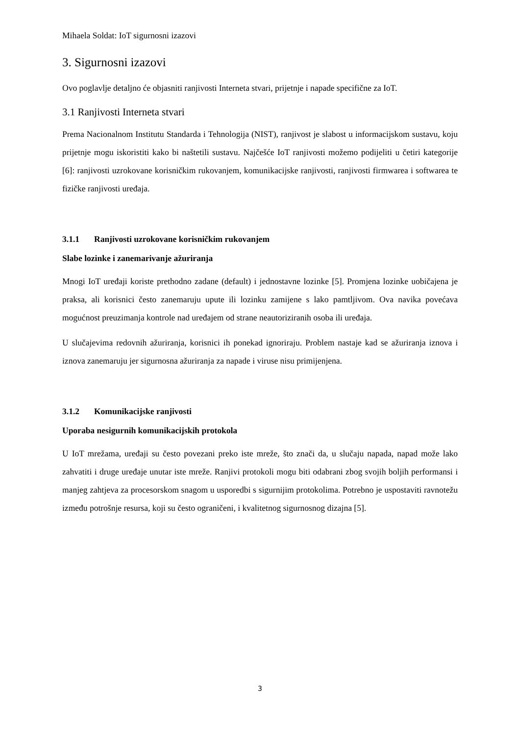Mihaela Soldat: IoT sigurnosni izazovi
3. Sigurnosni izazovi
Ovo poglavlje detaljno će objasniti ranjivosti Interneta stvari, prijetnje i napade specifične za IoT.
3.1 Ranjivosti Interneta stvari
Prema Nacionalnom Institutu Standarda i Tehnologija (NIST), ranjivost je slabost u informacijskom sustavu, koju prijetnje mogu iskoristiti kako bi naštetili sustavu. Najčešće IoT ranjivosti možemo podijeliti u četiri kategorije [6]: ranjivosti uzrokovane korisničkim rukovanjem, komunikacijske ranjivosti, ranjivosti firmwarea i softwarea te fizičke ranjivosti uređaja.
3.1.1 Ranjivosti uzrokovane korisničkim rukovanjem
Slabe lozinke i zanemarivanje ažuriranja
Mnogi IoT uređaji koriste prethodno zadane (default) i jednostavne lozinke [5]. Promjena lozinke uobičajena je praksa, ali korisnici često zanemaruju upute ili lozinku zamijene s lako pamtljivom. Ova navika povećava mogućnost preuzimanja kontrole nad uređajem od strane neautoriziranih osoba ili uređaja.
U slučajevima redovnih ažuriranja, korisnici ih ponekad ignoriraju. Problem nastaje kad se ažuriranja iznova i iznova zanemaruju jer sigurnosna ažuriranja za napade i viruse nisu primijenjena.
3.1.2 Komunikacijske ranjivosti
Uporaba nesigurnih komunikacijskih protokola
U IoT mrežama, uređaji su često povezani preko iste mreže, što znači da, u slučaju napada, napad može lako zahvatiti i druge uređaje unutar iste mreže. Ranjivi protokoli mogu biti odabrani zbog svojih boljih performansi i manjeg zahtjeva za procesorskom snagom u usporedbi s sigurnijim protokolima. Potrebno je uspostaviti ravnotežu između potrošnje resursa, koji su često ograničeni, i kvalitetnog sigurnosnog dizajna [5].
3